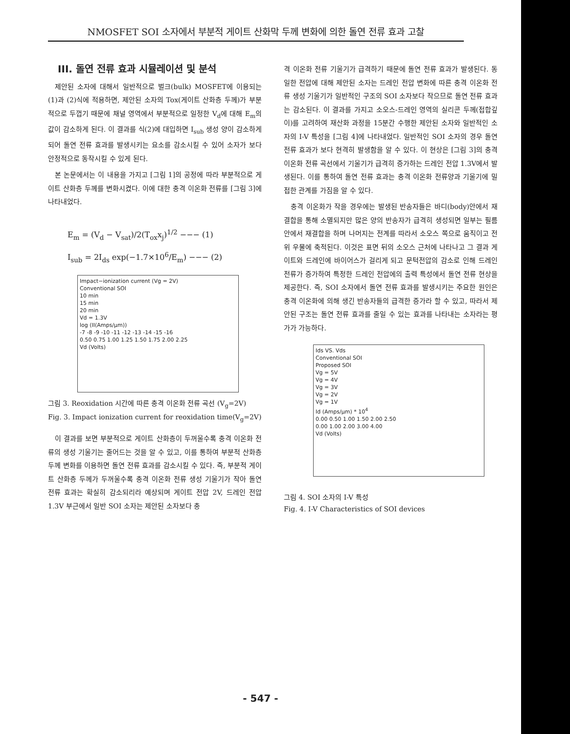NMOSFET SOI 소자에서 부분적 게이트 산화막 두께 변화에 의한 돌연 전류 효과 고찰
III. 돌연 전류 효과 시뮬레이션 및 분석
제안된 소자에 대해서 일반적으로 벌크(bulk) MOSFET에 이용되는 (1)과 (2)식에 적용하면, 제안된 소자의 Tox(게이트 산화층 두께)가 부분적으로 두껍기 때문에 채널 영역에서 부분적으로 일정한 V<sub>d</sub>에 대해 E<sub>m</sub>의 값이 감소하게 된다. 이 결과를 식(2)에 대입하면 I<sub>sub</sub> 생성 양이 감소하게 되어 돌연 전류 효과를 발생시키는 요소를 감소시킬 수 있어 소자가 보다 안정적으로 동작시킬 수 있게 된다.
본 논문에서는 이 내용을 가지고 [그림 1]의 공정에 따라 부분적으로 게이트 산화층 두께를 변화시켰다. 이에 대한 충격 이온화 전류를 [그림 3]에 나타내었다.
E<sub>m</sub> = (V<sub>d</sub> − V<sub>sat</sub>)/2(T<sub>ox</sub>x<sub>j</sub>)<sup>1/2</sup> −−− (1)
I<sub>sub</sub> = 2I<sub>ds</sub> exp(−1.7×10<sup>6</sup>/E<sub>m</sub>) −−− (2)
Impact−ionization current (Vg = 2V)
Conventional SOI
10 min
15 min
20 min
Vd = 1.3V
log (II(Amps/μm))
-7 -8 -9 -10 -11 -12 -13 -14 -15 -16
0.50 0.75 1.00 1.25 1.50 1.75 2.00 2.25
Vd (Volts)
그림 3. Reoxidation 시간에 따른 충격 이온화 전류 곡선 (V<sub>g</sub>=2V)
Fig. 3. Impact ionization current for reoxidation time(V<sub>g</sub>=2V)
이 결과를 보면 부분적으로 게이트 산화층이 두꺼울수록 충격 이온화 전류의 생성 기울기는 줄어드는 것을 알 수 있고, 이를 통하여 부분적 산화층 두께 변화를 이용하면 돌연 전류 효과를 감소시킬 수 있다. 즉, 부분적 게이트 산화층 두께가 두꺼울수록 충격 이온화 전류 생성 기울기가 작아 돌연 전류 효과는 확실히 감소되리라 예상되며 게이트 전압 2V, 드레인 전압 1.3V 부근에서 일반 SOI 소자는 제안된 소자보다 충
격 이온화 전류 기울기가 급격하기 때문에 돌연 전류 효과가 발생된다. 동일한 전압에 대해 제안된 소자는 드레인 전압 변화에 따른 충격 이온화 전류 생성 기울기가 일반적인 구조의 SOI 소자보다 작으므로 돌연 전류 효과는 감소된다. 이 결과를 가지고 소오스-드레인 영역의 실리콘 두께(접합깊이)를 고려하여 재산화 과정을 15분간 수행한 제안된 소자와 일반적인 소자의 I-V 특성을 [그림 4]에 나타내었다. 일반적인 SOI 소자의 경우 돌연 전류 효과가 보다 현격히 발생함을 알 수 있다. 이 현상은 [그림 3]의 충격 이온화 전류 곡선에서 기울기가 급격히 증가하는 드레인 전압 1.3V에서 발생된다. 이를 통하여 돌연 전류 효과는 충격 이온화 전류양과 기울기에 밀접한 관계를 가짐을 알 수 있다.
충격 이온화가 작을 경우에는 발생된 반송자들은 바디(body)안에서 재결합을 통해 소멸되지만 많은 양의 반송자가 급격히 생성되면 일부는 필름 안에서 재결합을 하며 나머지는 전계를 따라서 소오스 쪽으로 움직이고 전위 우물에 축적된다. 이것은 표면 뒤의 소오스 근처에 나타나고 그 결과 게이트와 드레인에 바이어스가 걸리게 되고 문턱전압의 감소로 인해 드레인 전류가 증가하여 특정한 드레인 전압에의 출력 특성에서 돌연 전류 현상을 제공한다. 즉, SOI 소자에서 돌연 전류 효과를 발생시키는 주요한 원인은 충격 이온화에 의해 생긴 반송자들의 급격한 증가라 할 수 있고, 따라서 제안된 구조는 돌연 전류 효과를 줄일 수 있는 효과를 나타내는 소자라는 평가가 가능하다.
Ids VS. Vds
Conventional SOI
Proposed SOI
Vg = 5V
Vg = 4V
Vg = 3V
Vg = 2V
Vg = 1V
Id (Amps/μm) * 10<sup>4</sup>
0.00 0.50 1.00 1.50 2.00 2.50
0.00 1.00 2.00 3.00 4.00
Vd (Volts)
그림 4. SOI 소자의 I-V 특성
Fig. 4. I-V Characteristics of SOI devices
- 547 -